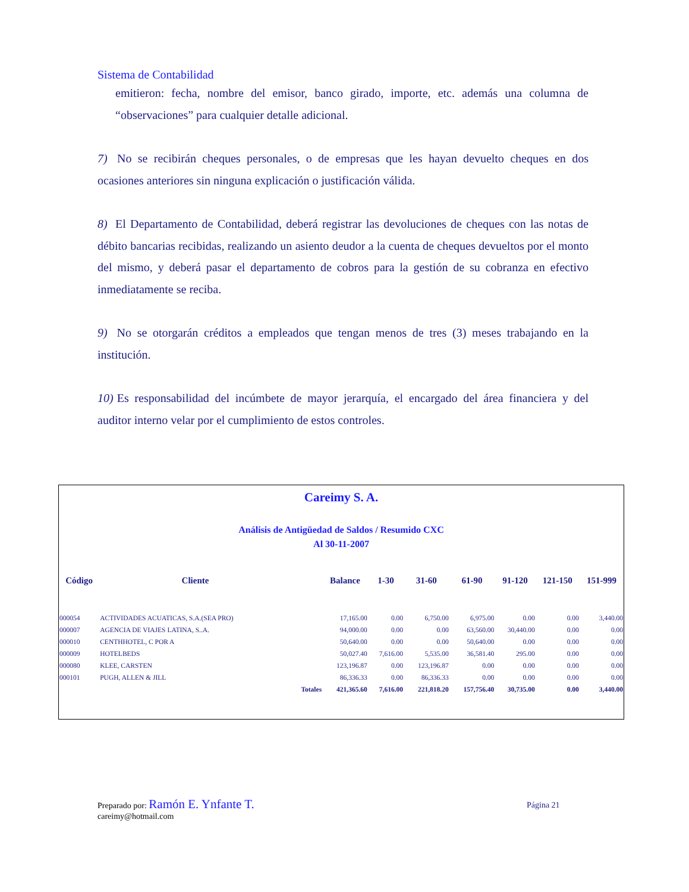Sistema de Contabilidad
emitieron: fecha, nombre del emisor, banco girado, importe, etc. además una columna de “observaciones” para cualquier detalle adicional.
7) No se recibirán cheques personales, o de empresas que les hayan devuelto cheques en dos ocasiones anteriores sin ninguna explicación o justificación válida.
8) El Departamento de Contabilidad, deberá registrar las devoluciones de cheques con las notas de débito bancarias recibidas, realizando un asiento deudor a la cuenta de cheques devueltos por el monto del mismo, y deberá pasar el departamento de cobros para la gestión de su cobranza en efectivo inmediatamente se reciba.
9) No se otorgarán créditos a empleados que tengan menos de tres (3) meses trabajando en la institución.
10) Es responsabilidad del incúmbete de mayor jerarquía, el encargado del área financiera y del auditor interno velar por el cumplimiento de estos controles.
Careimy S. A.
Análisis de Antigüedad de Saldos / Resumido CXC
Al 30-11-2007
| Código | Cliente | | Balance | 1-30 | 31-60 | 61-90 | 91-120 | 121-150 | 151-999 |
| --- | --- | --- | --- | --- | --- | --- | --- | --- | --- |
| 000054 | ACTIVIDADES ACUATICAS, S.A.(SEA PRO) | | 17,165.00 | 0.00 | 6,750.00 | 6,975.00 | 0.00 | 0.00 | 3,440.00 |
| 000007 | AGENCIA DE VIAJES LATINA, S..A. | | 94,000.00 | 0.00 | 0.00 | 63,560.00 | 30,440.00 | 0.00 | 0.00 |
| 000010 | CENTHHOTEL, C POR A | | 50,640.00 | 0.00 | 0.00 | 50,640.00 | 0.00 | 0.00 | 0.00 |
| 000009 | HOTELBEDS | | 50,027.40 | 7,616.00 | 5,535.00 | 36,581.40 | 295.00 | 0.00 | 0.00 |
| 000080 | KLEE, CARSTEN | | 123,196.87 | 0.00 | 123,196.87 | 0.00 | 0.00 | 0.00 | 0.00 |
| 000101 | PUGH, ALLEN & JILL | | 86,336.33 | 0.00 | 86,336.33 | 0.00 | 0.00 | 0.00 | 0.00 |
| | | Totales | 421,365.60 | 7,616.00 | 221,818.20 | 157,756.40 | 30,735.00 | 0.00 | 3,440.00 |
Preparado por: Ramón E. Ynfante T.
careimy@hotmail.com
Página 21